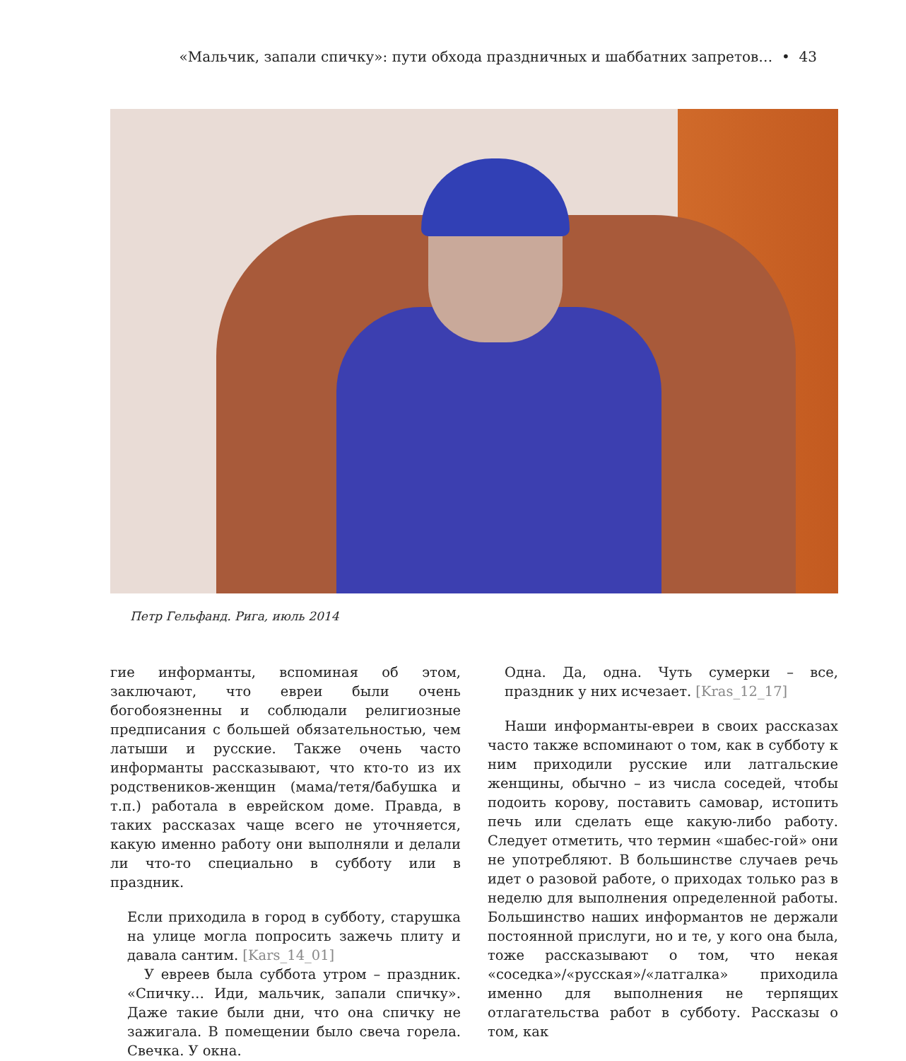«Мальчик, запали спичку»: пути обхода праздничных и шаббатних запретов… • 43
Петр Гельфанд. Рига, июль 2014
гие информанты, вспоминая об этом, заключают, что евреи были очень богобоязненны и соблюдали религиозные предписания с большей обязательностью, чем латыши и русские. Также очень часто информанты рассказывают, что кто-то из их родствеников-женщин (мама/тетя/бабушка и т.п.) работала в еврейском доме. Правда, в таких рассказах чаще всего не уточняется, какую именно работу они выполняли и делали ли что-то специально в субботу или в праздник.
Если приходила в город в субботу, старушка на улице могла попросить зажечь плиту и давала сантим. [Kars_14_01]
У евреев была суббота утром – праздник. «Спичку… Иди, мальчик, запали спичку». Даже такие были дни, что она спичку не зажигала. В помещении было свеча горела. Свечка. У окна.
Одна. Да, одна. Чуть сумерки – все, праздник у них исчезает. [Kras_12_17]
Наши информанты-евреи в своих рассказах часто также вспоминают о том, как в субботу к ним приходили русские или латгальские женщины, обычно – из числа соседей, чтобы подоить корову, поставить самовар, истопить печь или сделать еще какую-либо работу. Следует отметить, что термин «шабес-гой» они не употребляют. В большинстве случаев речь идет о разовой работе, о приходах только раз в неделю для выполнения определенной работы. Большинство наших информантов не держали постоянной прислуги, но и те, у кого она была, тоже рассказывают о том, что некая «соседка»/«русская»/«латгалка» приходила именно для выполнения не терпящих отлагательства работ в субботу. Рассказы о том, как